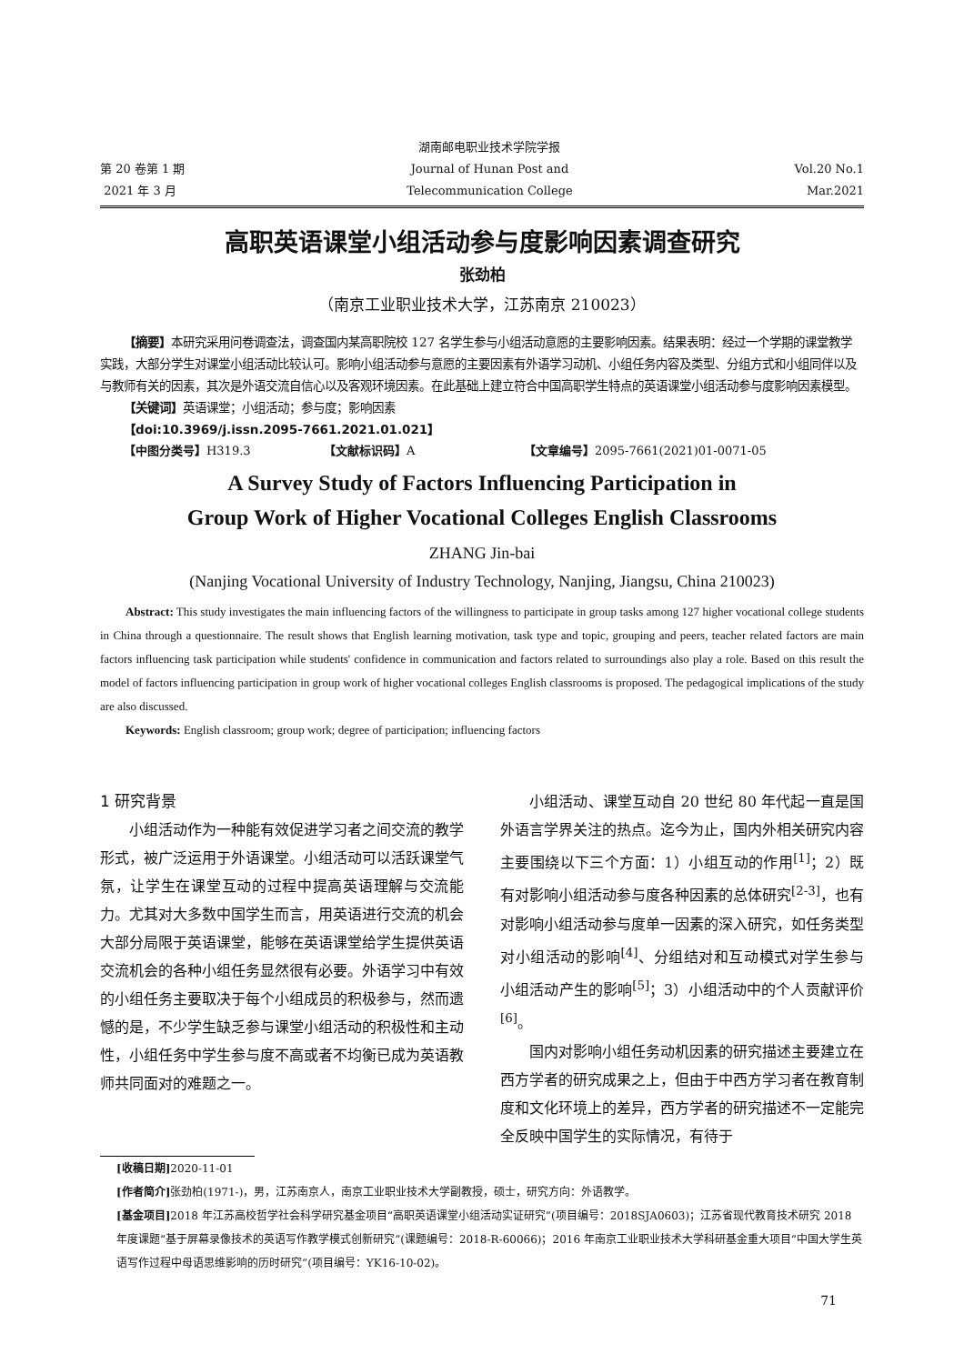第 20 卷第 1 期
2021 年 3 月
湖南邮电职业技术学院学报
Journal of Hunan Post and
Telecommunication College
Vol.20 No.1
Mar.2021
高职英语课堂小组活动参与度影响因素调查研究
张劲柏
（南京工业职业技术大学，江苏南京 210023）
【摘要】本研究采用问卷调查法，调查国内某高职院校 127 名学生参与小组活动意愿的主要影响因素。结果表明：经过一个学期的课堂教学实践，大部分学生对课堂小组活动比较认可。影响小组活动参与意愿的主要因素有外语学习动机、小组任务内容及类型、分组方式和小组同伴以及与教师有关的因素，其次是外语交流自信心以及客观环境因素。在此基础上建立符合中国高职学生特点的英语课堂小组活动参与度影响因素模型。
【关键词】英语课堂；小组活动；参与度；影响因素
【doi:10.3969/j.issn.2095-7661.2021.01.021】
【中图分类号】H319.3 【文献标识码】A 【文章编号】2095-7661(2021)01-0071-05
A Survey Study of Factors Influencing Participation in
Group Work of Higher Vocational Colleges English Classrooms
ZHANG Jin-bai
(Nanjing Vocational University of Industry Technology, Nanjing, Jiangsu, China 210023)
Abstract: This study investigates the main influencing factors of the willingness to participate in group tasks among 127 higher vocational college students in China through a questionnaire. The result shows that English learning motivation, task type and topic, grouping and peers, teacher related factors are main factors influencing task participation while students' confidence in communication and factors related to surroundings also play a role. Based on this result the model of factors influencing participation in group work of higher vocational colleges English classrooms is proposed. The pedagogical implications of the study are also discussed.
Keywords: English classroom; group work; degree of participation; influencing factors
1 研究背景
小组活动作为一种能有效促进学习者之间交流的教学形式，被广泛运用于外语课堂。小组活动可以活跃课堂气氛，让学生在课堂互动的过程中提高英语理解与交流能力。尤其对大多数中国学生而言，用英语进行交流的机会大部分局限于英语课堂，能够在英语课堂给学生提供英语交流机会的各种小组任务显然很有必要。外语学习中有效的小组任务主要取决于每个小组成员的积极参与，然而遗憾的是，不少学生缺乏参与课堂小组活动的积极性和主动性，小组任务中学生参与度不高或者不均衡已成为英语教师共同面对的难题之一。
小组活动、课堂互动自 20 世纪 80 年代起一直是国外语言学界关注的热点。迄今为止，国内外相关研究内容主要围绕以下三个方面：1）小组互动的作用<sup>[1]</sup>；2）既有对影响小组活动参与度各种因素的总体研究<sup>[2-3]</sup>，也有对影响小组活动参与度单一因素的深入研究，如任务类型对小组活动的影响<sup>[4]</sup>、分组结对和互动模式对学生参与小组活动产生的影响<sup>[5]</sup>；3）小组活动中的个人贡献评价<sup>[6]</sup>。
国内对影响小组任务动机因素的研究描述主要建立在西方学者的研究成果之上，但由于中西方学习者在教育制度和文化环境上的差异，西方学者的研究描述不一定能完全反映中国学生的实际情况，有待于
[收稿日期] 2020-11-01
[作者简介] 张劲柏(1971-)，男，江苏南京人，南京工业职业技术大学副教授，硕士，研究方向：外语教学。
[基金项目] 2018 年江苏高校哲学社会科学研究基金项目“高职英语课堂小组活动实证研究”(项目编号：2018SJA0603)；江苏省现代教育技术研究 2018 年度课题“基于屏幕录像技术的英语写作教学模式创新研究”(课题编号：2018-R-60066)；2016 年南京工业职业技术大学科研基金重大项目“中国大学生英语写作过程中母语思维影响的历时研究”(项目编号：YK16-10-02)。
71